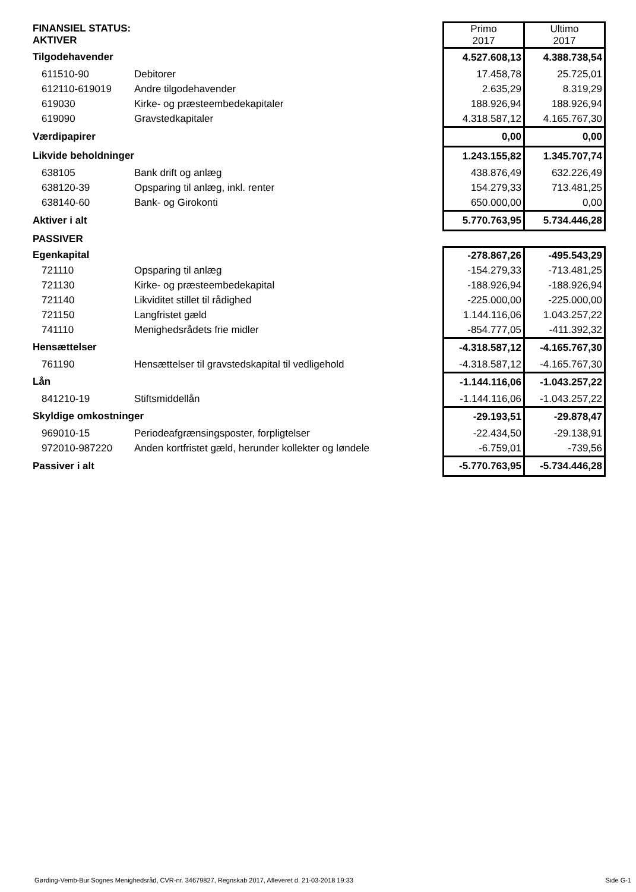| FINANSIEL STATUS: AKTIVER | | Primo 2017 | Ultimo 2017 |
| Tilgodehavender | | 4.527.608,13 | 4.388.738,54 |
| 611510-90 | Debitorer | 17.458,78 | 25.725,01 |
| 612110-619019 | Andre tilgodehavender | 2.635,29 | 8.319,29 |
| 619030 | Kirke- og præsteembedekapitaler | 188.926,94 | 188.926,94 |
| 619090 | Gravstedkapitaler | 4.318.587,12 | 4.165.767,30 |
| Værdipapirer | | 0,00 | 0,00 |
| Likvide beholdninger | | 1.243.155,82 | 1.345.707,74 |
| 638105 | Bank drift og anlæg | 438.876,49 | 632.226,49 |
| 638120-39 | Opsparing til anlæg, inkl. renter | 154.279,33 | 713.481,25 |
| 638140-60 | Bank- og Girokonti | 650.000,00 | 0,00 |
| Aktiver i alt | | 5.770.763,95 | 5.734.446,28 |
| PASSIVER | | | |
| Egenkapital | | -278.867,26 | -495.543,29 |
| 721110 | Opsparing til anlæg | -154.279,33 | -713.481,25 |
| 721130 | Kirke- og præsteembedekapital | -188.926,94 | -188.926,94 |
| 721140 | Likviditet stillet til rådighed | -225.000,00 | -225.000,00 |
| 721150 | Langfristet gæld | 1.144.116,06 | 1.043.257,22 |
| 741110 | Menighedsrådets frie midler | -854.777,05 | -411.392,32 |
| Hensættelser | | -4.318.587,12 | -4.165.767,30 |
| 761190 | Hensættelser til gravstedskapital til vedligehold | -4.318.587,12 | -4.165.767,30 |
| Lån | | -1.144.116,06 | -1.043.257,22 |
| 841210-19 | Stiftsmiddellån | -1.144.116,06 | -1.043.257,22 |
| Skyldige omkostninger | | -29.193,51 | -29.878,47 |
| 969010-15 | Periodeafgrænsingsposter, forpligtelser | -22.434,50 | -29.138,91 |
| 972010-987220 | Anden kortfristet gæld, herunder kollekter og løndele | -6.759,01 | -739,56 |
| Passiver i alt | | -5.770.763,95 | -5.734.446,28 |
Gørding-Vemb-Bur Sognes Menighedsråd, CVR-nr. 34679827, Regnskab 2017, Afleveret d. 21-03-2018 19:33 Side G-1